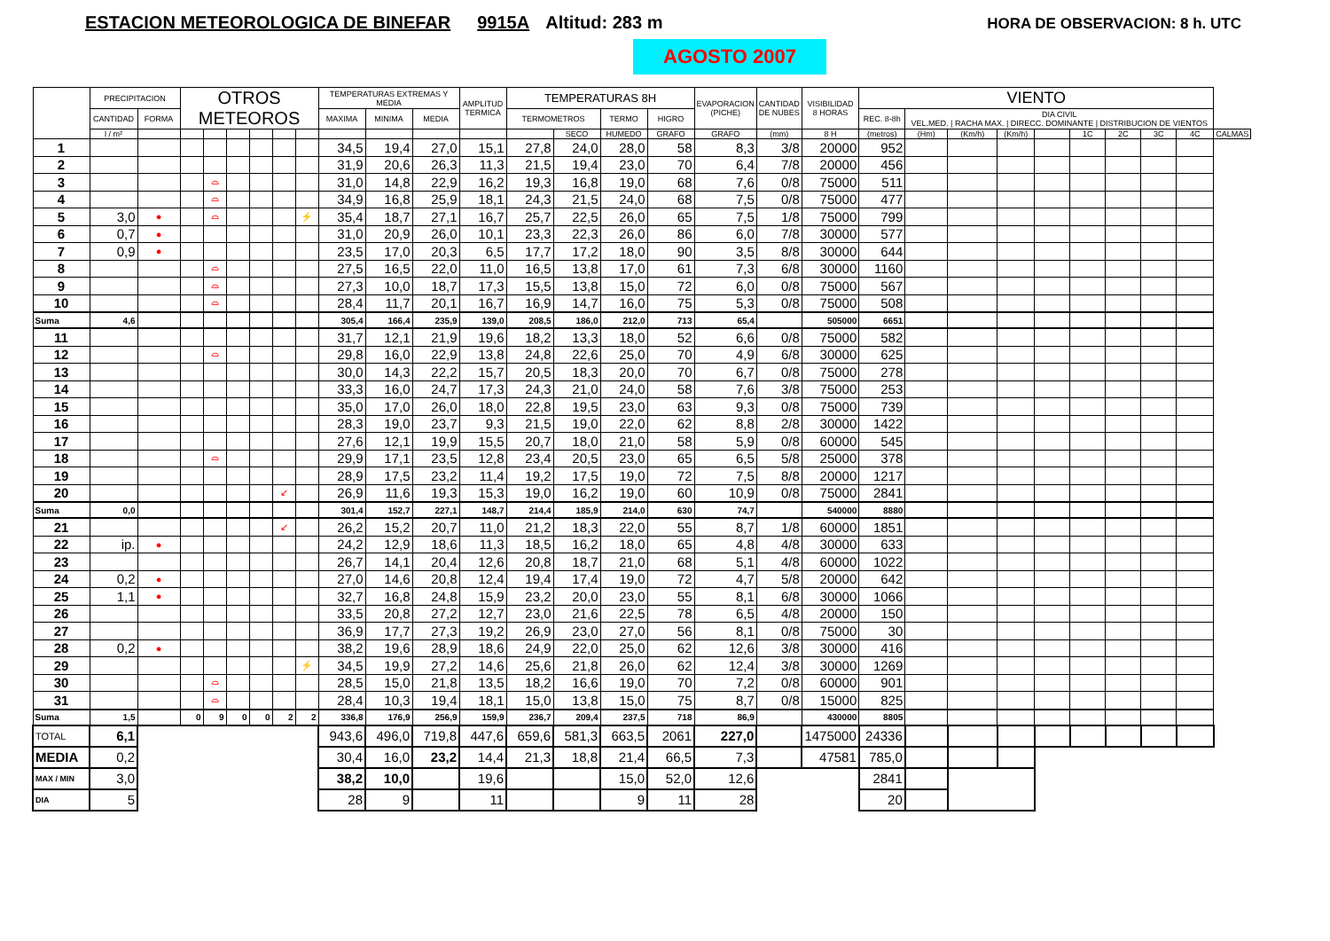ESTACION METEOROLOGICA DE BINEFAR
9915A Altitud: 283 m HORA DE OBSERVACION: 8 h. UTC
AGOSTO 2007
| | PRECIPITACION | | OTROS METEOROS | | | | | | TEMPERATURAS EXTREMAS Y MEDIA | | | AMPLITUD TERMICA | TEMPERATURAS 8H | | | | EVAPORACION (PICHE) | CANTIDAD DE NUBES | VISIBILIDAD 8 HORAS | VIENTO | | | | | | | | | |
| --- | --- | --- | --- | --- | --- | --- | --- | --- | --- | --- | --- | --- | --- | --- | --- | --- | --- | --- | --- | --- | --- | --- | --- | --- | --- | --- | --- | --- | --- |
| | CANTIDAD | FORMA | | | | | | | MAXIMA | MINIMA | MEDIA | | TERMOMETROS | | TERMO | HIGRO | | | | REC. 8-8h | DIA CIVIL VEL.MED. / RACHA MAX. / DIRECC. DOMINANTE / DISTRIBUCION DE VIENTOS | | | | | | | | |
| | l / m² | | | | | | | | | | | | | SECO | HUMEDO | GRAFO | GRAFO | (mm) | 8 H | (metros) | (Hm) | (Km/h) | (Km/h) | | 1C | 2C | 3C | 4C | CALMAS |
| 1 | | | | | | | | | 34,5 | 19,4 | 27,0 | 15,1 | 27,8 | 24,0 | 28,0 | 58 | 8,3 | 3/8 | 20000 | 952 | | | | | | | | | |
| 2 | | | | | | | | | 31,9 | 20,6 | 26,3 | 11,3 | 21,5 | 19,4 | 23,0 | 70 | 6,4 | 7/8 | 20000 | 456 | | | | | | | | | |
| 3 | | | | ⌓ | | | | | 31,0 | 14,8 | 22,9 | 16,2 | 19,3 | 16,8 | 19,0 | 68 | 7,6 | 0/8 | 75000 | 511 | | | | | | | | | |
| 4 | | | | ⌓ | | | | | 34,9 | 16,8 | 25,9 | 18,1 | 24,3 | 21,5 | 24,0 | 68 | 7,5 | 0/8 | 75000 | 477 | | | | | | | | | |
| 5 | 3,0 | ● | | ⌓ | | | | ⚡ | 35,4 | 18,7 | 27,1 | 16,7 | 25,7 | 22,5 | 26,0 | 65 | 7,5 | 1/8 | 75000 | 799 | | | | | | | | | |
| 6 | 0,7 | ● | | | | | | | 31,0 | 20,9 | 26,0 | 10,1 | 23,3 | 22,3 | 26,0 | 86 | 6,0 | 7/8 | 30000 | 577 | | | | | | | | | |
| 7 | 0,9 | ● | | | | | | | 23,5 | 17,0 | 20,3 | 6,5 | 17,7 | 17,2 | 18,0 | 90 | 3,5 | 8/8 | 30000 | 644 | | | | | | | | | |
| 8 | | | | ⌓ | | | | | 27,5 | 16,5 | 22,0 | 11,0 | 16,5 | 13,8 | 17,0 | 61 | 7,3 | 6/8 | 30000 | 1160 | | | | | | | | | |
| 9 | | | | ⌓ | | | | | 27,3 | 10,0 | 18,7 | 17,3 | 15,5 | 13,8 | 15,0 | 72 | 6,0 | 0/8 | 75000 | 567 | | | | | | | | | |
| 10 | | | | ⌓ | | | | | 28,4 | 11,7 | 20,1 | 16,7 | 16,9 | 14,7 | 16,0 | 75 | 5,3 | 0/8 | 75000 | 508 | | | | | | | | | |
| Suma | 4,6 | | | | | | | | 305,4 | 166,4 | 235,9 | 139,0 | 208,5 | 186,0 | 212,0 | 713 | 65,4 | | 505000 | 6651 | | | | | | | | | |
| 11 | | | | | | | | | 31,7 | 12,1 | 21,9 | 19,6 | 18,2 | 13,3 | 18,0 | 52 | 6,6 | 0/8 | 75000 | 582 | | | | | | | | | |
| 12 | | | | ⌓ | | | | | 29,8 | 16,0 | 22,9 | 13,8 | 24,8 | 22,6 | 25,0 | 70 | 4,9 | 6/8 | 30000 | 625 | | | | | | | | | |
| 13 | | | | | | | | | 30,0 | 14,3 | 22,2 | 15,7 | 20,5 | 18,3 | 20,0 | 70 | 6,7 | 0/8 | 75000 | 278 | | | | | | | | | |
| 14 | | | | | | | | | 33,3 | 16,0 | 24,7 | 17,3 | 24,3 | 21,0 | 24,0 | 58 | 7,6 | 3/8 | 75000 | 253 | | | | | | | | | |
| 15 | | | | | | | | | 35,0 | 17,0 | 26,0 | 18,0 | 22,8 | 19,5 | 23,0 | 63 | 9,3 | 0/8 | 75000 | 739 | | | | | | | | | |
| 16 | | | | | | | | | 28,3 | 19,0 | 23,7 | 9,3 | 21,5 | 19,0 | 22,0 | 62 | 8,8 | 2/8 | 30000 | 1422 | | | | | | | | | |
| 17 | | | | | | | | | 27,6 | 12,1 | 19,9 | 15,5 | 20,7 | 18,0 | 21,0 | 58 | 5,9 | 0/8 | 60000 | 545 | | | | | | | | | |
| 18 | | | | ⌓ | | | | | 29,9 | 17,1 | 23,5 | 12,8 | 23,4 | 20,5 | 23,0 | 65 | 6,5 | 5/8 | 25000 | 378 | | | | | | | | | |
| 19 | | | | | | | | | 28,9 | 17,5 | 23,2 | 11,4 | 19,2 | 17,5 | 19,0 | 72 | 7,5 | 8/8 | 20000 | 1217 | | | | | | | | | |
| 20 | | | | | | | ↙ | | 26,9 | 11,6 | 19,3 | 15,3 | 19,0 | 16,2 | 19,0 | 60 | 10,9 | 0/8 | 75000 | 2841 | | | | | | | | | |
| Suma | 0,0 | | | | | | | | 301,4 | 152,7 | 227,1 | 148,7 | 214,4 | 185,9 | 214,0 | 630 | 74,7 | | 540000 | 8880 | | | | | | | | | |
| 21 | | | | | | | ↙ | | 26,2 | 15,2 | 20,7 | 11,0 | 21,2 | 18,3 | 22,0 | 55 | 8,7 | 1/8 | 60000 | 1851 | | | | | | | | | |
| 22 | ip. | ● | | | | | | | 24,2 | 12,9 | 18,6 | 11,3 | 18,5 | 16,2 | 18,0 | 65 | 4,8 | 4/8 | 30000 | 633 | | | | | | | | | |
| 23 | | | | | | | | | 26,7 | 14,1 | 20,4 | 12,6 | 20,8 | 18,7 | 21,0 | 68 | 5,1 | 4/8 | 60000 | 1022 | | | | | | | | | |
| 24 | 0,2 | ● | | | | | | | 27,0 | 14,6 | 20,8 | 12,4 | 19,4 | 17,4 | 19,0 | 72 | 4,7 | 5/8 | 20000 | 642 | | | | | | | | | |
| 25 | 1,1 | ● | | | | | | | 32,7 | 16,8 | 24,8 | 15,9 | 23,2 | 20,0 | 23,0 | 55 | 8,1 | 6/8 | 30000 | 1066 | | | | | | | | | |
| 26 | | | | | | | | | 33,5 | 20,8 | 27,2 | 12,7 | 23,0 | 21,6 | 22,5 | 78 | 6,5 | 4/8 | 20000 | 150 | | | | | | | | | |
| 27 | | | | | | | | | 36,9 | 17,7 | 27,3 | 19,2 | 26,9 | 23,0 | 27,0 | 56 | 8,1 | 0/8 | 75000 | 30 | | | | | | | | | |
| 28 | 0,2 | ● | | | | | | | 38,2 | 19,6 | 28,9 | 18,6 | 24,9 | 22,0 | 25,0 | 62 | 12,6 | 3/8 | 30000 | 416 | | | | | | | | | |
| 29 | | | | | | | | ⚡ | 34,5 | 19,9 | 27,2 | 14,6 | 25,6 | 21,8 | 26,0 | 62 | 12,4 | 3/8 | 30000 | 1269 | | | | | | | | | |
| 30 | | | | ⌓ | | | | | 28,5 | 15,0 | 21,8 | 13,5 | 18,2 | 16,6 | 19,0 | 70 | 7,2 | 0/8 | 60000 | 901 | | | | | | | | | |
| 31 | | | | ⌓ | | | | | 28,4 | 10,3 | 19,4 | 18,1 | 15,0 | 13,8 | 15,0 | 75 | 8,7 | 0/8 | 15000 | 825 | | | | | | | | | |
| Suma | 1,5 | | 0 | 9 | 0 | 0 | 2 | 2 | 336,8 | 176,9 | 256,9 | 159,9 | 236,7 | 209,4 | 237,5 | 718 | 86,9 | | 430000 | 8805 | | | | | | | | | |
| TOTAL | 6,1 | | | | | | | | 943,6 | 496,0 | 719,8 | 447,6 | 659,6 | 581,3 | 663,5 | 2061 | 227,0 | | 1475000 | 24336 | | | | | | | | | |
| MEDIA | 0,2 | | | | | | | | 30,4 | 16,0 | 23,2 | 14,4 | 21,3 | 18,8 | 21,4 | 66,5 | 7,3 | | 47581 | 785,0 | | | | | | | | | |
| MAX / MIN | 3,0 | | | | | | | | 38,2 | 10,0 | | 19,6 | | | 15,0 | 52,0 | 12,6 | | | 2841 | | | | | | | | | |
| DIA | 5 | | | | | | | | 28 | 9 | | 11 | | | 9 | 11 | 28 | | | 20 | | | | | | | | | |